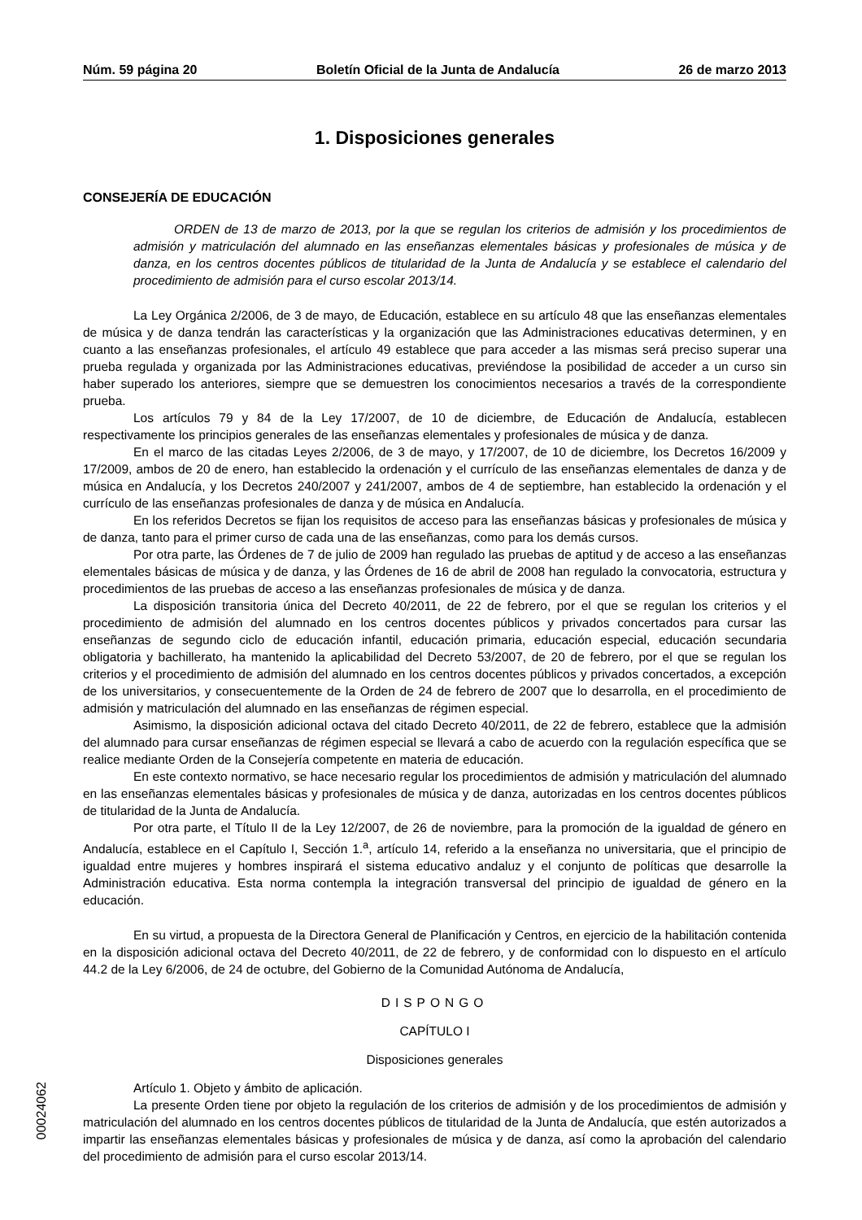Núm. 59 página 20 Boletín Oficial de la Junta de Andalucía 26 de marzo 2013
1. Disposiciones generales
CONSEJERÍA DE EDUCACIÓN
ORDEN de 13 de marzo de 2013, por la que se regulan los criterios de admisión y los procedimientos de admisión y matriculación del alumnado en las enseñanzas elementales básicas y profesionales de música y de danza, en los centros docentes públicos de titularidad de la Junta de Andalucía y se establece el calendario del procedimiento de admisión para el curso escolar 2013/14.
La Ley Orgánica 2/2006, de 3 de mayo, de Educación, establece en su artículo 48 que las enseñanzas elementales de música y de danza tendrán las características y la organización que las Administraciones educativas determinen, y en cuanto a las enseñanzas profesionales, el artículo 49 establece que para acceder a las mismas será preciso superar una prueba regulada y organizada por las Administraciones educativas, previéndose la posibilidad de acceder a un curso sin haber superado los anteriores, siempre que se demuestren los conocimientos necesarios a través de la correspondiente prueba.
Los artículos 79 y 84 de la Ley 17/2007, de 10 de diciembre, de Educación de Andalucía, establecen respectivamente los principios generales de las enseñanzas elementales y profesionales de música y de danza.
En el marco de las citadas Leyes 2/2006, de 3 de mayo, y 17/2007, de 10 de diciembre, los Decretos 16/2009 y 17/2009, ambos de 20 de enero, han establecido la ordenación y el currículo de las enseñanzas elementales de danza y de música en Andalucía, y los Decretos 240/2007 y 241/2007, ambos de 4 de septiembre, han establecido la ordenación y el currículo de las enseñanzas profesionales de danza y de música en Andalucía.
En los referidos Decretos se fijan los requisitos de acceso para las enseñanzas básicas y profesionales de música y de danza, tanto para el primer curso de cada una de las enseñanzas, como para los demás cursos.
Por otra parte, las Órdenes de 7 de julio de 2009 han regulado las pruebas de aptitud y de acceso a las enseñanzas elementales básicas de música y de danza, y las Órdenes de 16 de abril de 2008 han regulado la convocatoria, estructura y procedimientos de las pruebas de acceso a las enseñanzas profesionales de música y de danza.
La disposición transitoria única del Decreto 40/2011, de 22 de febrero, por el que se regulan los criterios y el procedimiento de admisión del alumnado en los centros docentes públicos y privados concertados para cursar las enseñanzas de segundo ciclo de educación infantil, educación primaria, educación especial, educación secundaria obligatoria y bachillerato, ha mantenido la aplicabilidad del Decreto 53/2007, de 20 de febrero, por el que se regulan los criterios y el procedimiento de admisión del alumnado en los centros docentes públicos y privados concertados, a excepción de los universitarios, y consecuentemente de la Orden de 24 de febrero de 2007 que lo desarrolla, en el procedimiento de admisión y matriculación del alumnado en las enseñanzas de régimen especial.
Asimismo, la disposición adicional octava del citado Decreto 40/2011, de 22 de febrero, establece que la admisión del alumnado para cursar enseñanzas de régimen especial se llevará a cabo de acuerdo con la regulación específica que se realice mediante Orden de la Consejería competente en materia de educación.
En este contexto normativo, se hace necesario regular los procedimientos de admisión y matriculación del alumnado en las enseñanzas elementales básicas y profesionales de música y de danza, autorizadas en los centros docentes públicos de titularidad de la Junta de Andalucía.
Por otra parte, el Título II de la Ley 12/2007, de 26 de noviembre, para la promoción de la igualdad de género en Andalucía, establece en el Capítulo I, Sección 1.<sup>a</sup>, artículo 14, referido a la enseñanza no universitaria, que el principio de igualdad entre mujeres y hombres inspirará el sistema educativo andaluz y el conjunto de políticas que desarrolle la Administración educativa. Esta norma contempla la integración transversal del principio de igualdad de género en la educación.
En su virtud, a propuesta de la Directora General de Planificación y Centros, en ejercicio de la habilitación contenida en la disposición adicional octava del Decreto 40/2011, de 22 de febrero, y de conformidad con lo dispuesto en el artículo 44.2 de la Ley 6/2006, de 24 de octubre, del Gobierno de la Comunidad Autónoma de Andalucía,
DISPONGO
CAPÍTULO I
Disposiciones generales
Artículo 1. Objeto y ámbito de aplicación.
La presente Orden tiene por objeto la regulación de los criterios de admisión y de los procedimientos de admisión y matriculación del alumnado en los centros docentes públicos de titularidad de la Junta de Andalucía, que estén autorizados a impartir las enseñanzas elementales básicas y profesionales de música y de danza, así como la aprobación del calendario del procedimiento de admisión para el curso escolar 2013/14.
00024062